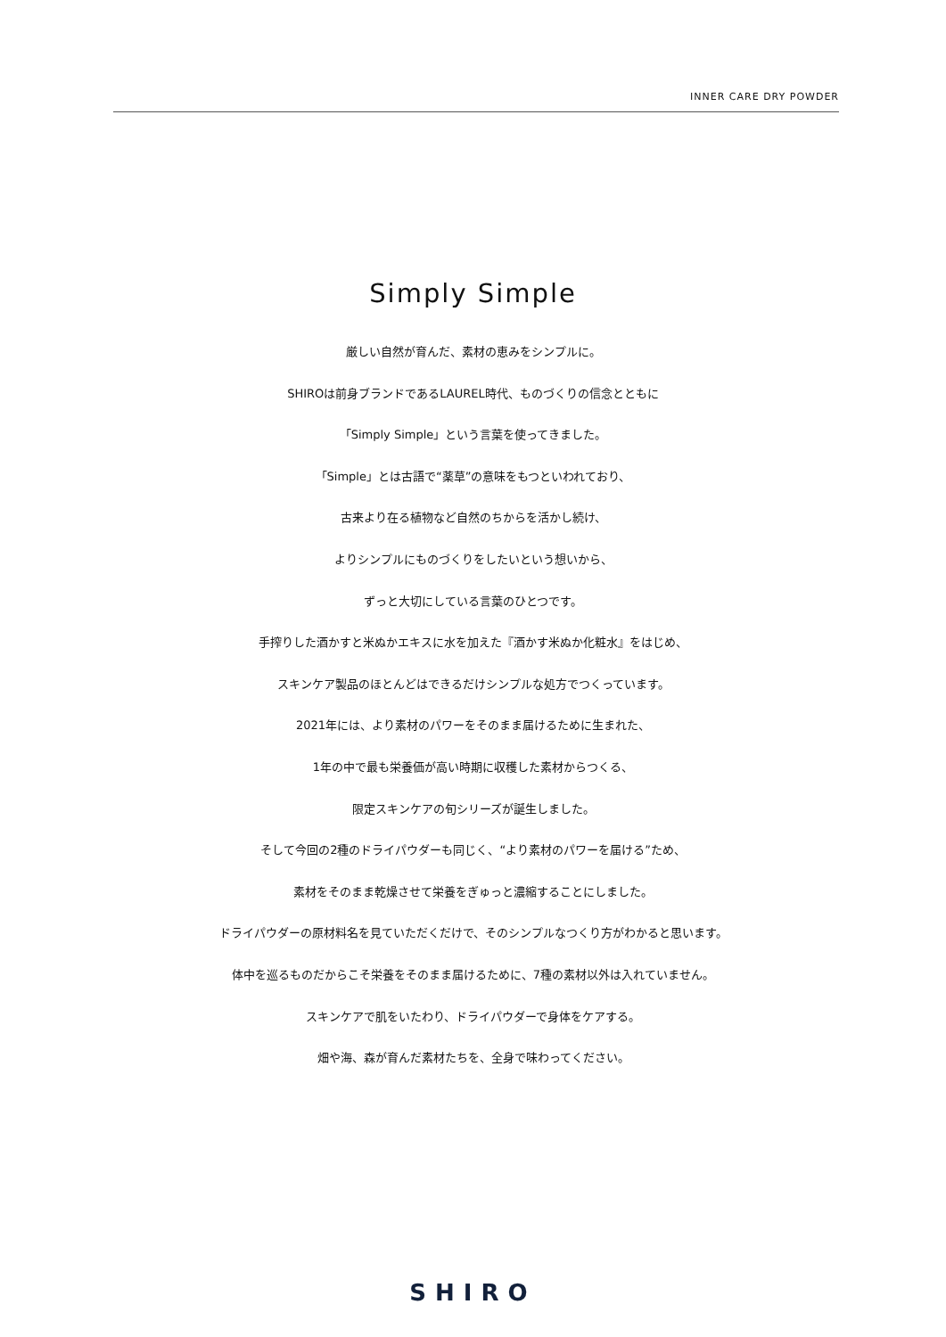INNER CARE DRY POWDER
Simply Simple
厳しい自然が育んだ、素材の恵みをシンプルに。
SHIROは前身ブランドであるLAUREL時代、ものづくりの信念とともに
「Simply Simple」という言葉を使ってきました。
「Simple」とは古語で“薬草”の意味をもつといわれており、
古来より在る植物など自然のちからを活かし続け、
よりシンプルにものづくりをしたいという想いから、
ずっと大切にしている言葉のひとつです。
手搾りした酒かすと米ぬかエキスに水を加えた『酒かす米ぬか化粧水』をはじめ、
スキンケア製品のほとんどはできるだけシンプルな処方でつくっています。
2021年には、より素材のパワーをそのまま届けるために生まれた、
1年の中で最も栄養価が高い時期に収穫した素材からつくる、
限定スキンケアの旬シリーズが誕生しました。
そして今回の2種のドライパウダーも同じく、“より素材のパワーを届ける”ため、
素材をそのまま乾燥させて栄養をぎゅっと濃縮することにしました。
ドライパウダーの原材料名を見ていただくだけで、そのシンプルなつくり方がわかると思います。
体中を巡るものだからこそ栄養をそのまま届けるために、7種の素材以外は入れていません。
スキンケアで肌をいたわり、ドライパウダーで身体をケアする。
畑や海、森が育んだ素材たちを、全身で味わってください。
SHIRO